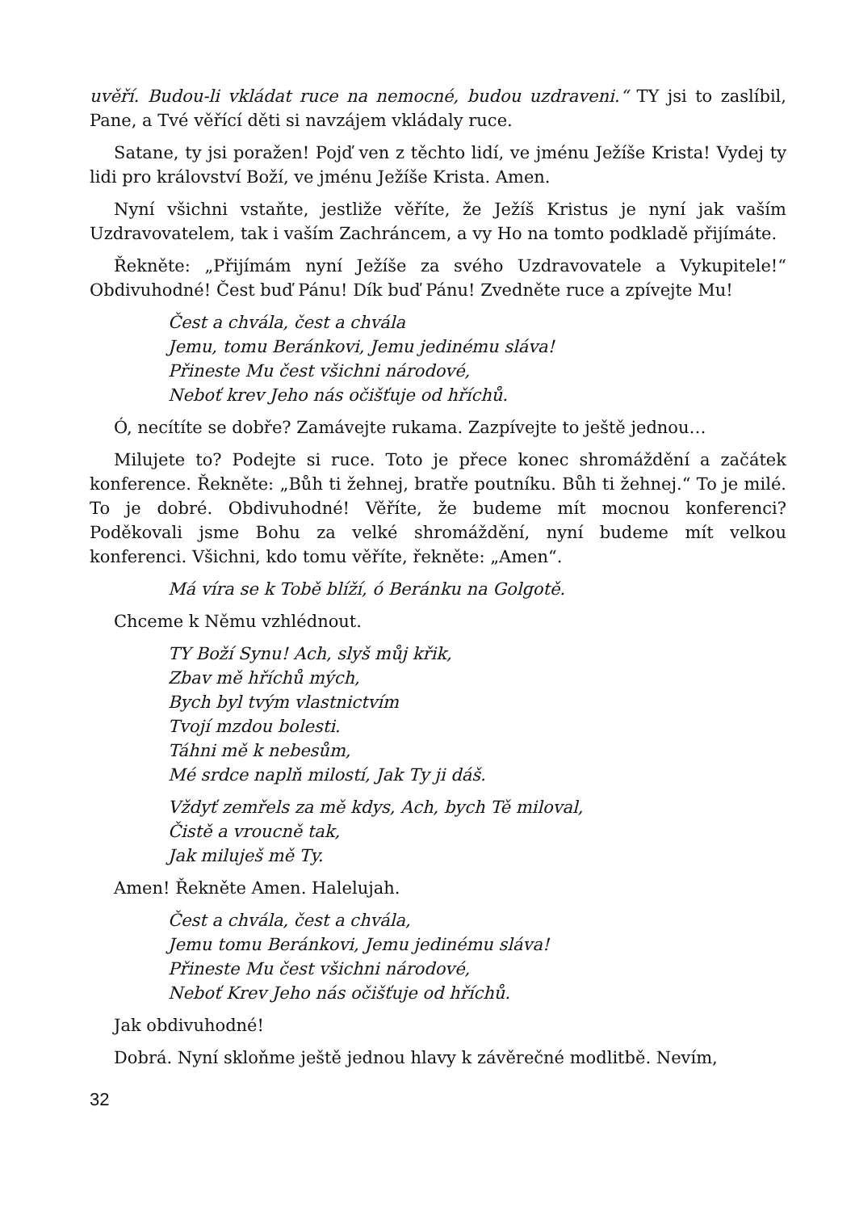uvěří. Budou-li vkládat ruce na nemocné, budou uzdraveni.“ TY jsi to zaslíbil, Pane, a Tvé věřící děti si navzájem vkládaly ruce.
Satane, ty jsi poražen! Pojď ven z těchto lidí, ve jménu Ježíše Krista! Vydej ty lidi pro království Boží, ve jménu Ježíše Krista. Amen.
Nyní všichni vstaňte, jestliže věříte, že Ježíš Kristus je nyní jak vaším Uzdravovatelem, tak i vaším Zachráncem, a vy Ho na tomto podkladě přijímáte.
Řekněte: „Přijímám nyní Ježíše za svého Uzdravovatele a Vykupitele!“ Obdivuhodné! Čest buď Pánu! Dík buď Pánu! Zvedněte ruce a zpívejte Mu!
Čest a chvála, čest a chvála
Jemu, tomu Beránkovi, Jemu jedinému sláva!
Přineste Mu čest všichni národové,
Neboť krev Jeho nás očišťuje od hříchů.
Ó, necítíte se dobře? Zamávejte rukama. Zazpívejte to ještě jednou…
Milujete to? Podejte si ruce. Toto je přece konec shromáždění a začátek konference. Řekněte: „Bůh ti žehnej, bratře poutníku. Bůh ti žehnej.“ To je milé. To je dobré. Obdivuhodné! Věříte, že budeme mít mocnou konferenci? Poděkovali jsme Bohu za velké shromáždění, nyní budeme mít velkou konferenci. Všichni, kdo tomu věříte, řekněte: „Amen“.
Má víra se k Tobě blíží, ó Beránku na Golgotě.
Chceme k Němu vzhlédnout.
TY Boží Synu! Ach, slyš můj křik,
Zbav mě hříchů mých,
Bych byl tvým vlastnictvím
Tvojí mzdou bolesti.
Táhni mě k nebesům,
Mé srdce naplň milostí, Jak Ty ji dáš.
Vždyť zemřels za mě kdys, Ach, bych Tě miloval,
Čistě a vroucně tak,
Jak miluješ mě Ty.
Amen! Řekněte Amen. Halelujah.
Čest a chvála, čest a chvála,
Jemu tomu Beránkovi, Jemu jedinému sláva!
Přineste Mu čest všichni národové,
Neboť Krev Jeho nás očišťuje od hříchů.
Jak obdivuhodné!
Dobrá. Nyní skloňme ještě jednou hlavy k závěrečné modlitbě. Nevím,
32